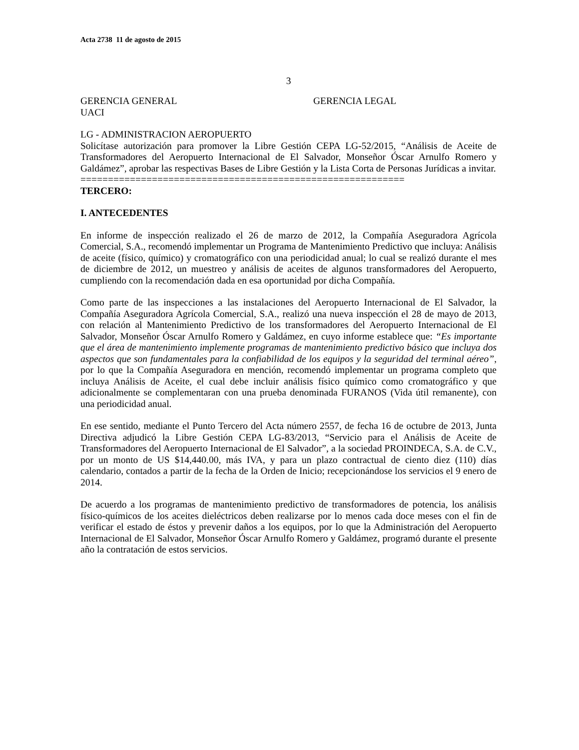Acta 2738 11 de agosto de 2015
3
GERENCIA GENERAL GERENCIA LEGAL
UACI
LG - ADMINISTRACION AEROPUERTO
Solicítase autorización para promover la Libre Gestión CEPA LG-52/2015, “Análisis de Aceite de Transformadores del Aeropuerto Internacional de El Salvador, Monseñor Óscar Arnulfo Romero y Galdámez”, aprobar las respectivas Bases de Libre Gestión y la Lista Corta de Personas Jurídicas a invitar.
===========================================================
TERCERO:
I. ANTECEDENTES
En informe de inspección realizado el 26 de marzo de 2012, la Compañía Aseguradora Agrícola Comercial, S.A., recomendó implementar un Programa de Mantenimiento Predictivo que incluya: Análisis de aceite (físico, químico) y cromatográfico con una periodicidad anual; lo cual se realizó durante el mes de diciembre de 2012, un muestreo y análisis de aceites de algunos transformadores del Aeropuerto, cumpliendo con la recomendación dada en esa oportunidad por dicha Compañía.
Como parte de las inspecciones a las instalaciones del Aeropuerto Internacional de El Salvador, la Compañía Aseguradora Agrícola Comercial, S.A., realizó una nueva inspección el 28 de mayo de 2013, con relación al Mantenimiento Predictivo de los transformadores del Aeropuerto Internacional de El Salvador, Monseñor Óscar Arnulfo Romero y Galdámez, en cuyo informe establece que: “Es importante que el área de mantenimiento implemente programas de mantenimiento predictivo básico que incluya dos aspectos que son fundamentales para la confiabilidad de los equipos y la seguridad del terminal aéreo”, por lo que la Compañía Aseguradora en mención, recomendó implementar un programa completo que incluya Análisis de Aceite, el cual debe incluir análisis físico químico como cromatográfico y que adicionalmente se complementaran con una prueba denominada FURANOS (Vida útil remanente), con una periodicidad anual.
En ese sentido, mediante el Punto Tercero del Acta número 2557, de fecha 16 de octubre de 2013, Junta Directiva adjudicó la Libre Gestión CEPA LG-83/2013, “Servicio para el Análisis de Aceite de Transformadores del Aeropuerto Internacional de El Salvador”, a la sociedad PROINDECA, S.A. de C.V., por un monto de US $14,440.00, más IVA, y para un plazo contractual de ciento diez (110) días calendario, contados a partir de la fecha de la Orden de Inicio; recepcionándose los servicios el 9 enero de 2014.
De acuerdo a los programas de mantenimiento predictivo de transformadores de potencia, los análisis físico-químicos de los aceites dieléctricos deben realizarse por lo menos cada doce meses con el fin de verificar el estado de éstos y prevenir daños a los equipos, por lo que la Administración del Aeropuerto Internacional de El Salvador, Monseñor Óscar Arnulfo Romero y Galdámez, programó durante el presente año la contratación de estos servicios.